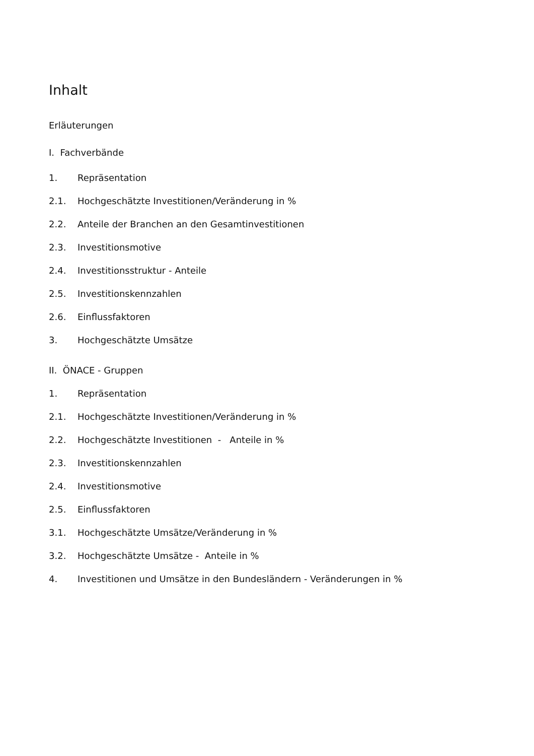Inhalt
Erläuterungen
I. Fachverbände
1. Repräsentation
2.1. Hochgeschätzte Investitionen/Veränderung in %
2.2. Anteile der Branchen an den Gesamtinvestitionen
2.3. Investitionsmotive
2.4. Investitionsstruktur - Anteile
2.5. Investitionskennzahlen
2.6. Einflussfaktoren
3. Hochgeschätzte Umsätze
II. ÖNACE - Gruppen
1. Repräsentation
2.1. Hochgeschätzte Investitionen/Veränderung in %
2.2. Hochgeschätzte Investitionen - Anteile in %
2.3. Investitionskennzahlen
2.4. Investitionsmotive
2.5. Einflussfaktoren
3.1. Hochgeschätzte Umsätze/Veränderung in %
3.2. Hochgeschätzte Umsätze - Anteile in %
4. Investitionen und Umsätze in den Bundesländern - Veränderungen in %